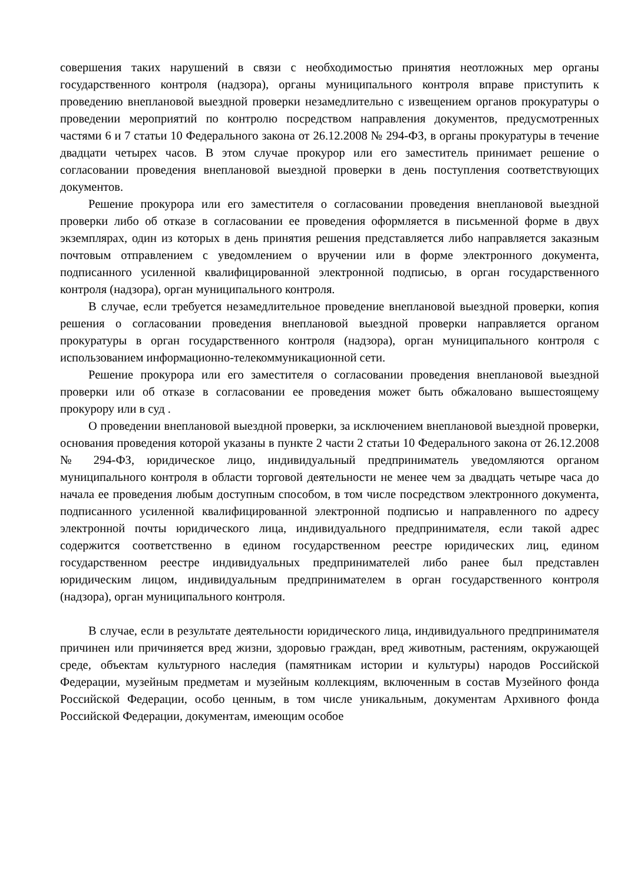совершения таких нарушений в связи с необходимостью принятия неотложных мер органы государственного контроля (надзора), органы муниципального контроля вправе приступить к проведению внеплановой выездной проверки незамедлительно с извещением органов прокуратуры о проведении мероприятий по контролю посредством направления документов, предусмотренных частями 6 и 7 статьи 10 Федерального закона от 26.12.2008 № 294-ФЗ, в органы прокуратуры в течение двадцати четырех часов. В этом случае прокурор или его заместитель принимает решение о согласовании проведения внеплановой выездной проверки в день поступления соответствующих документов.
Решение прокурора или его заместителя о согласовании проведения внеплановой выездной проверки либо об отказе в согласовании ее проведения оформляется в письменной форме в двух экземплярах, один из которых в день принятия решения представляется либо направляется заказным почтовым отправлением с уведомлением о вручении или в форме электронного документа, подписанного усиленной квалифицированной электронной подписью, в орган государственного контроля (надзора), орган муниципального контроля.
В случае, если требуется незамедлительное проведение внеплановой выездной проверки, копия решения о согласовании проведения внеплановой выездной проверки направляется органом прокуратуры в орган государственного контроля (надзора), орган муниципального контроля с использованием информационно-телекоммуникационной сети.
Решение прокурора или его заместителя о согласовании проведения внеплановой выездной проверки или об отказе в согласовании ее проведения может быть обжаловано вышестоящему прокурору или в суд .
О проведении внеплановой выездной проверки, за исключением внеплановой выездной проверки, основания проведения которой указаны в пункте 2 части 2 статьи 10 Федерального закона от 26.12.2008 № 294-ФЗ, юридическое лицо, индивидуальный предприниматель уведомляются органом муниципального контроля в области торговой деятельности не менее чем за двадцать четыре часа до начала ее проведения любым доступным способом, в том числе посредством электронного документа, подписанного усиленной квалифицированной электронной подписью и направленного по адресу электронной почты юридического лица, индивидуального предпринимателя, если такой адрес содержится соответственно в едином государственном реестре юридических лиц, едином государственном реестре индивидуальных предпринимателей либо ранее был представлен юридическим лицом, индивидуальным предпринимателем в орган государственного контроля (надзора), орган муниципального контроля.
В случае, если в результате деятельности юридического лица, индивидуального предпринимателя причинен или причиняется вред жизни, здоровью граждан, вред животным, растениям, окружающей среде, объектам культурного наследия (памятникам истории и культуры) народов Российской Федерации, музейным предметам и музейным коллекциям, включенным в состав Музейного фонда Российской Федерации, особо ценным, в том числе уникальным, документам Архивного фонда Российской Федерации, документам, имеющим особое